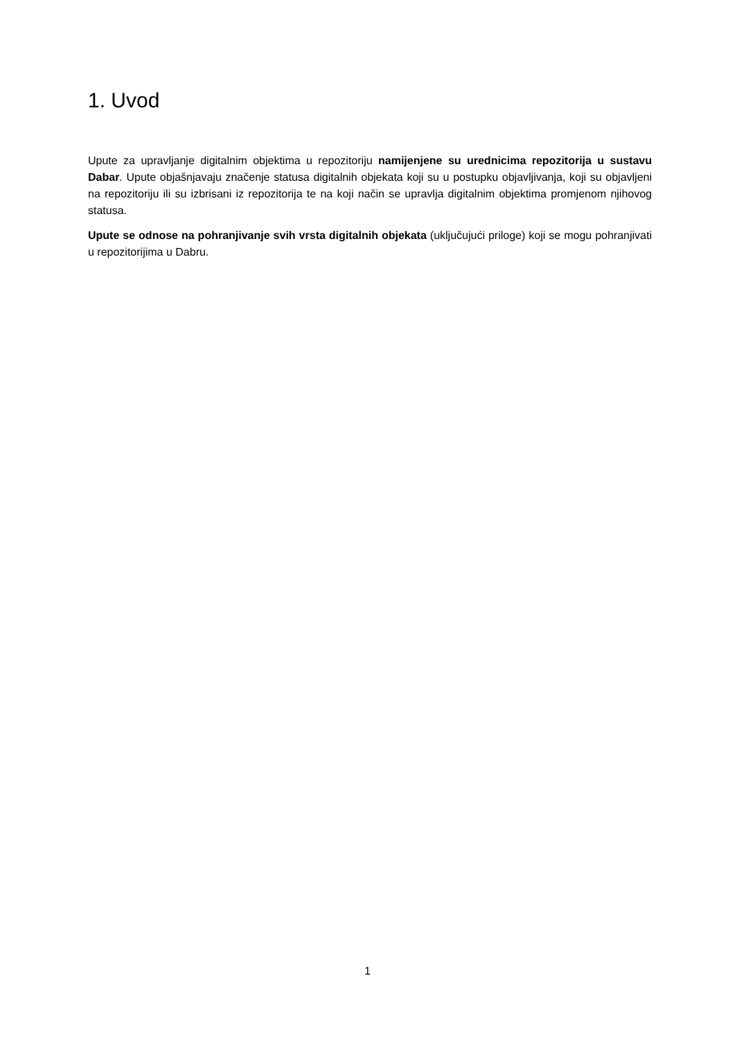1. Uvod
Upute za upravljanje digitalnim objektima u repozitoriju namijenjene su urednicima repozitorija u sustavu Dabar. Upute objašnjavaju značenje statusa digitalnih objekata koji su u postupku objavljivanja, koji su objavljeni na repozitoriju ili su izbrisani iz repozitorija te na koji način se upravlja digitalnim objektima promjenom njihovog statusa.
Upute se odnose na pohranjivanje svih vrsta digitalnih objekata (uključujući priloge) koji se mogu pohranjivati u repozitorijima u Dabru.
1